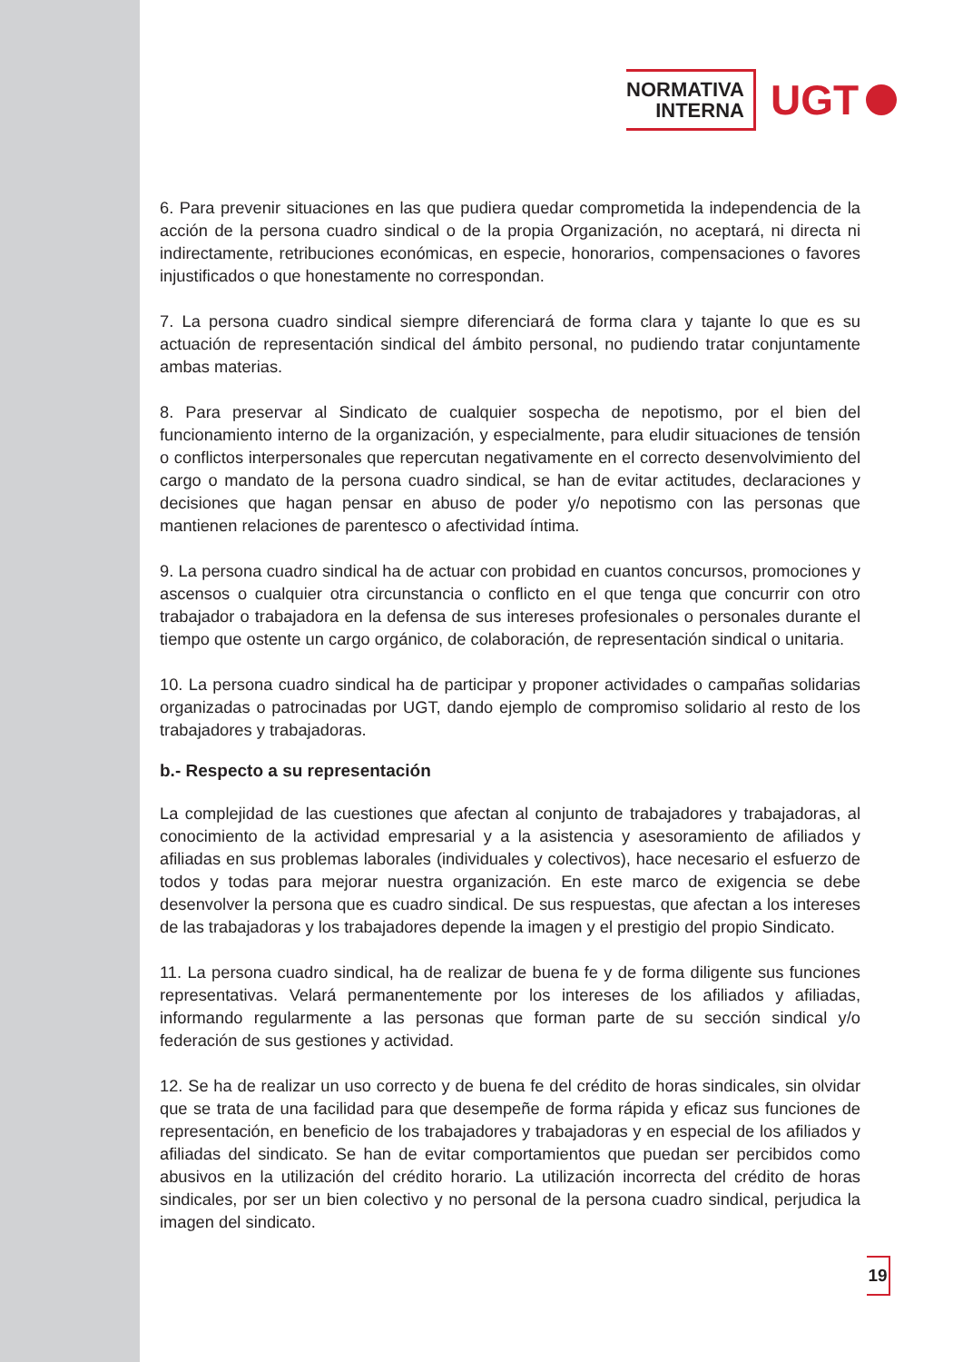NORMATIVA
INTERNA
UGT
6. Para prevenir situaciones en las que pudiera quedar comprometida la independencia de la acción de la persona cuadro sindical o de la propia Organización, no aceptará, ni directa ni indirectamente, retribuciones económicas, en especie, honorarios, compensaciones o favores injustificados o que honestamente no correspondan.
7. La persona cuadro sindical siempre diferenciará de forma clara y tajante lo que es su actuación de representación sindical del ámbito personal, no pudiendo tratar conjuntamente ambas materias.
8. Para preservar al Sindicato de cualquier sospecha de nepotismo, por el bien del funcionamiento interno de la organización, y especialmente, para eludir situaciones de tensión o conflictos interpersonales que repercutan negativamente en el correcto desenvolvimiento del cargo o mandato de la persona cuadro sindical, se han de evitar actitudes, declaraciones y decisiones que hagan pensar en abuso de poder y/o nepotismo con las personas que mantienen relaciones de parentesco o afectividad íntima.
9. La persona cuadro sindical ha de actuar con probidad en cuantos concursos, promociones y ascensos o cualquier otra circunstancia o conflicto en el que tenga que concurrir con otro trabajador o trabajadora en la defensa de sus intereses profesionales o personales durante el tiempo que ostente un cargo orgánico, de colaboración, de representación sindical o unitaria.
10. La persona cuadro sindical ha de participar y proponer actividades o campañas solidarias organizadas o patrocinadas por UGT, dando ejemplo de compromiso solidario al resto de los trabajadores y trabajadoras.
b.- Respecto a su representación
La complejidad de las cuestiones que afectan al conjunto de trabajadores y trabajadoras, al conocimiento de la actividad empresarial y a la asistencia y asesoramiento de afiliados y afiliadas en sus problemas laborales (individuales y colectivos), hace necesario el esfuerzo de todos y todas para mejorar nuestra organización. En este marco de exigencia se debe desenvolver la persona que es cuadro sindical. De sus respuestas, que afectan a los intereses de las trabajadoras y los trabajadores depende la imagen y el prestigio del propio Sindicato.
11. La persona cuadro sindical, ha de realizar de buena fe y de forma diligente sus funciones representativas. Velará permanentemente por los intereses de los afiliados y afiliadas, informando regularmente a las personas que forman parte de su sección sindical y/o federación de sus gestiones y actividad.
12. Se ha de realizar un uso correcto y de buena fe del crédito de horas sindicales, sin olvidar que se trata de una facilidad para que desempeñe de forma rápida y eficaz sus funciones de representación, en beneficio de los trabajadores y trabajadoras y en especial de los afiliados y afiliadas del sindicato. Se han de evitar comportamientos que puedan ser percibidos como abusivos en la utilización del crédito horario. La utilización incorrecta del crédito de horas sindicales, por ser un bien colectivo y no personal de la persona cuadro sindical, perjudica la imagen del sindicato.
19